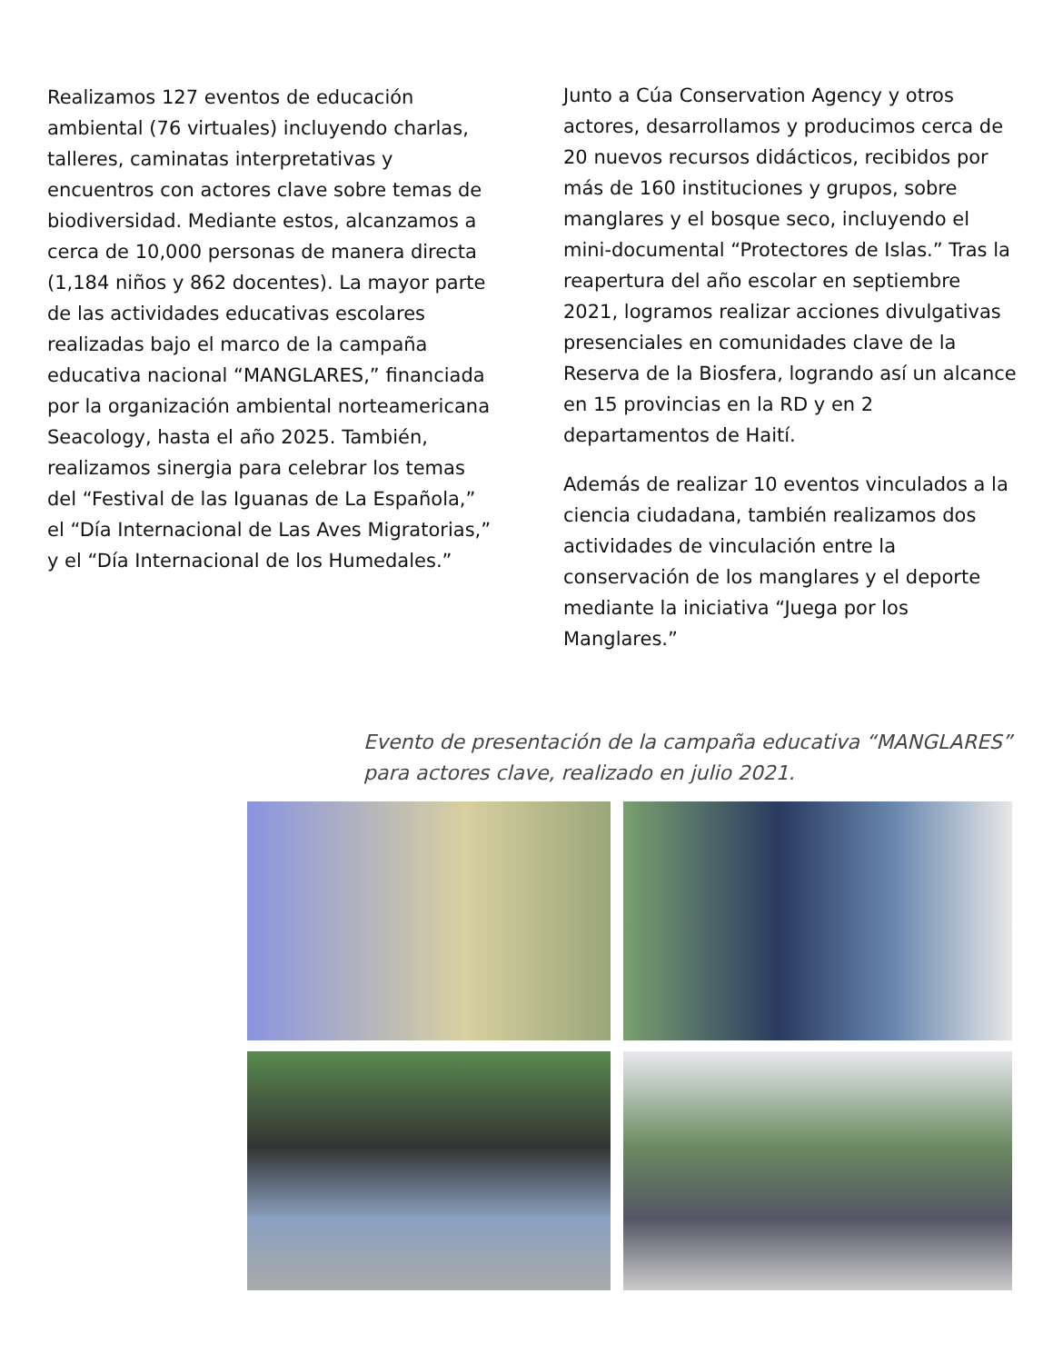Realizamos 127 eventos de educación ambiental (76 virtuales) incluyendo charlas, talleres, caminatas interpretativas y encuentros con actores clave sobre temas de biodiversidad. Mediante estos, alcanzamos a cerca de 10,000 personas de manera directa (1,184 niños y 862 docentes). La mayor parte de las actividades educativas escolares realizadas bajo el marco de la campaña educativa nacional “MANGLARES,” financiada por la organización ambiental norteamericana Seacology, hasta el año 2025. También, realizamos sinergia para celebrar los temas del “Festival de las Iguanas de La Española,” el “Día Internacional de Las Aves Migratorias,” y el “Día Internacional de los Humedales.”
Junto a Cúa Conservation Agency y otros actores, desarrollamos y producimos cerca de 20 nuevos recursos didácticos, recibidos por más de 160 instituciones y grupos, sobre manglares y el bosque seco, incluyendo el mini-documental “Protectores de Islas.” Tras la reapertura del año escolar en septiembre 2021, logramos realizar acciones divulgativas presenciales en comunidades clave de la Reserva de la Biosfera, logrando así un alcance en 15 provincias en la RD y en 2 departamentos de Haití.
Además de realizar 10 eventos vinculados a la ciencia ciudadana, también realizamos dos actividades de vinculación entre la conservación de los manglares y el deporte mediante la iniciativa “Juega por los Manglares.”
Evento de presentación de la campaña educativa “MANGLARES” para actores clave, realizado en julio 2021.